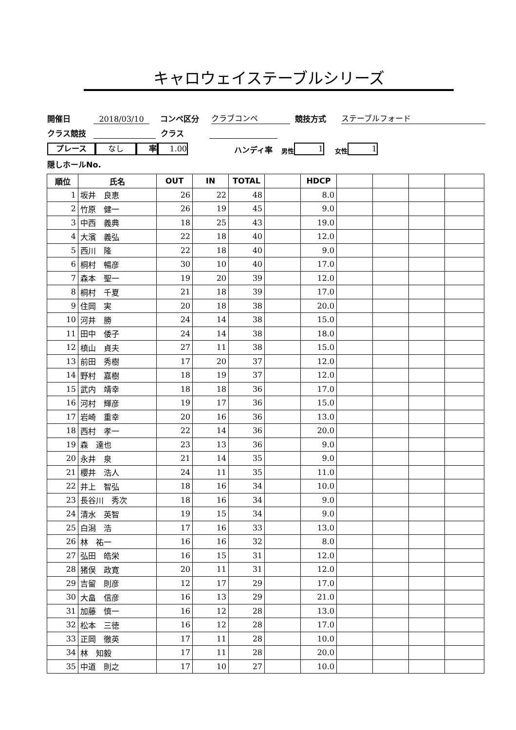キャロウェイステーブルシリーズ
開催日 2018/03/10 コンペ区分 クラブコンペ 競技方式 ステーブルフォード
クラス競技 クラス
プレース なし 率 1.00 ハンディ率 男性 1 女性 1
隠しホールNo.
| 順位 | 氏名 | OUT | IN | TOTAL | | HDCP | | | | |
| --- | --- | --- | --- | --- | --- | --- | --- | --- | --- | --- |
| 1 | 坂井 良恵 | 26 | 22 | 48 | | 8.0 | | | | |
| 2 | 竹原 健一 | 26 | 19 | 45 | | 9.0 | | | | |
| 3 | 中西 義典 | 18 | 25 | 43 | | 19.0 | | | | |
| 4 | 大濱 義弘 | 22 | 18 | 40 | | 12.0 | | | | |
| 5 | 西川 隆 | 22 | 18 | 40 | | 9.0 | | | | |
| 6 | 桐村 暢彦 | 30 | 10 | 40 | | 17.0 | | | | |
| 7 | 森本 聖一 | 19 | 20 | 39 | | 12.0 | | | | |
| 8 | 桐村 千夏 | 21 | 18 | 39 | | 17.0 | | | | |
| 9 | 住岡 実 | 20 | 18 | 38 | | 20.0 | | | | |
| 10 | 河井 勝 | 24 | 14 | 38 | | 15.0 | | | | |
| 11 | 田中 倭子 | 24 | 14 | 38 | | 18.0 | | | | |
| 12 | 槙山 貞夫 | 27 | 11 | 38 | | 15.0 | | | | |
| 13 | 前田 秀樹 | 17 | 20 | 37 | | 12.0 | | | | |
| 14 | 野村 嘉樹 | 18 | 19 | 37 | | 12.0 | | | | |
| 15 | 武内 靖幸 | 18 | 18 | 36 | | 17.0 | | | | |
| 16 | 河村 輝彦 | 19 | 17 | 36 | | 15.0 | | | | |
| 17 | 岩崎 重幸 | 20 | 16 | 36 | | 13.0 | | | | |
| 18 | 西村 孝一 | 22 | 14 | 36 | | 20.0 | | | | |
| 19 | 森 達也 | 23 | 13 | 36 | | 9.0 | | | | |
| 20 | 永井 泉 | 21 | 14 | 35 | | 9.0 | | | | |
| 21 | 櫻井 浩人 | 24 | 11 | 35 | | 11.0 | | | | |
| 22 | 井上 智弘 | 18 | 16 | 34 | | 10.0 | | | | |
| 23 | 長谷川 秀次 | 18 | 16 | 34 | | 9.0 | | | | |
| 24 | 清水 英智 | 19 | 15 | 34 | | 9.0 | | | | |
| 25 | 白潟 浩 | 17 | 16 | 33 | | 13.0 | | | | |
| 26 | 林 祐一 | 16 | 16 | 32 | | 8.0 | | | | |
| 27 | 弘田 皓栄 | 16 | 15 | 31 | | 12.0 | | | | |
| 28 | 猪俣 政寛 | 20 | 11 | 31 | | 12.0 | | | | |
| 29 | 吉留 則彦 | 12 | 17 | 29 | | 17.0 | | | | |
| 30 | 大畠 信彦 | 16 | 13 | 29 | | 21.0 | | | | |
| 31 | 加藤 慎一 | 16 | 12 | 28 | | 13.0 | | | | |
| 32 | 松本 三徳 | 16 | 12 | 28 | | 17.0 | | | | |
| 33 | 正岡 徹英 | 17 | 11 | 28 | | 10.0 | | | | |
| 34 | 林 知毅 | 17 | 11 | 28 | | 20.0 | | | | |
| 35 | 中道 則之 | 17 | 10 | 27 | | 10.0 | | | | |